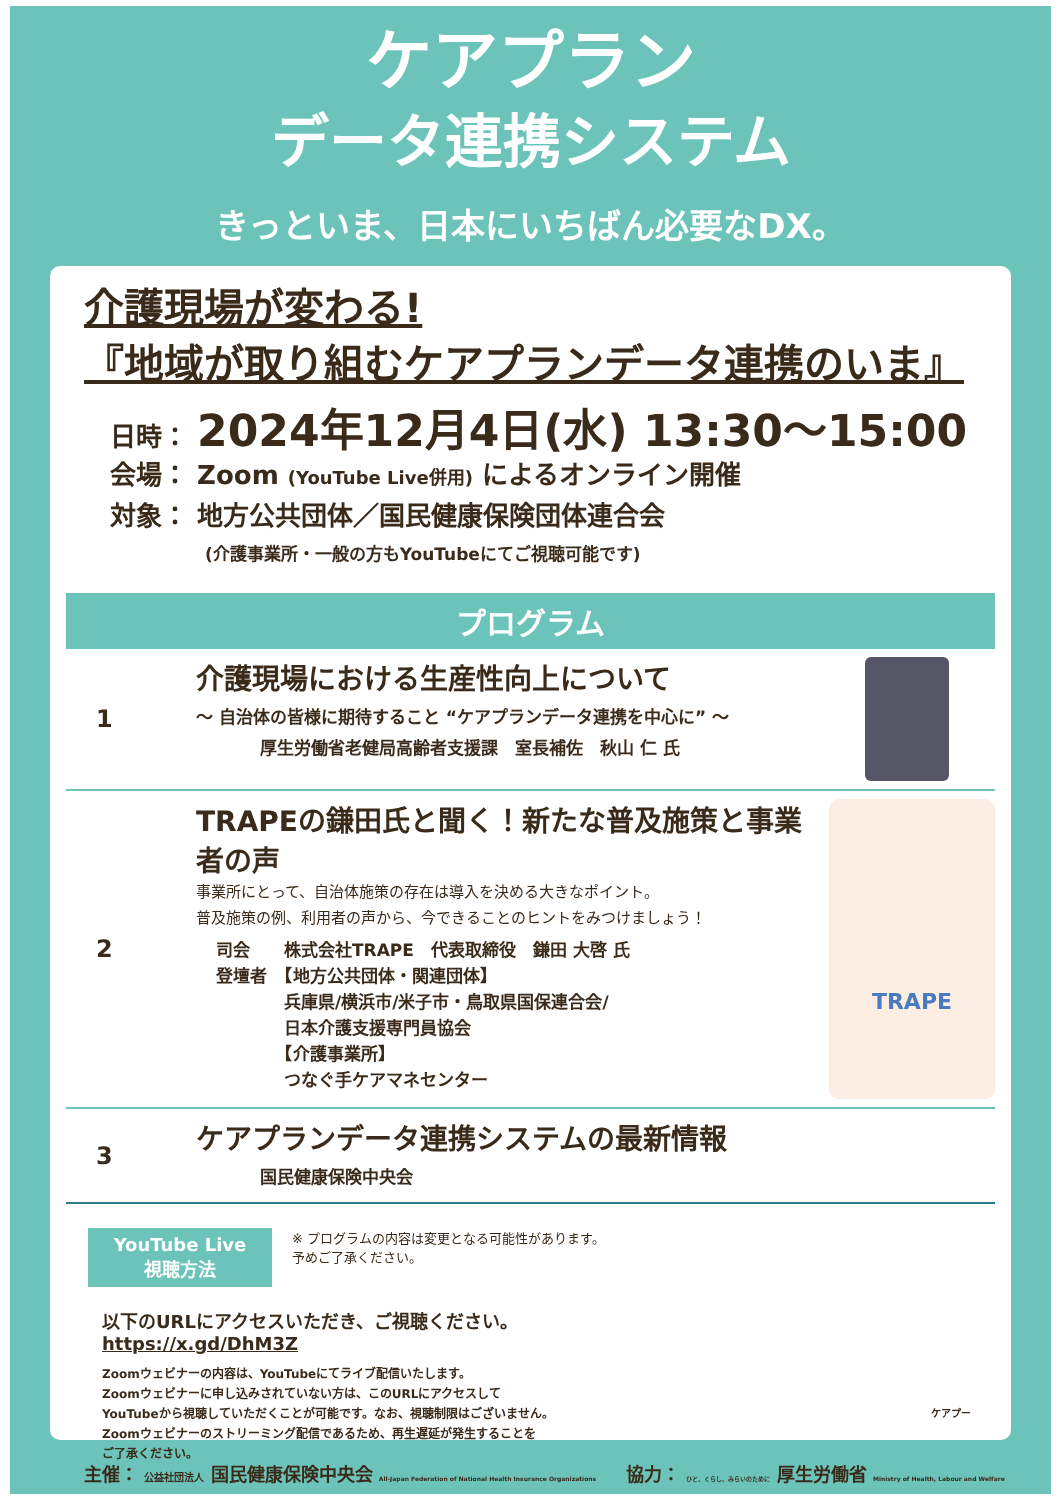ケアプラン
データ連携システム
きっといま、日本にいちばん必要なDX。
介護現場が変わる!
『地域が取り組むケアプランデータ連携のいま』
日時： 2024年12月4日(水) 13:30〜15:00
会場： Zoom (YouTube Live併用) によるオンライン開催
対象： 地方公共団体／国民健康保険団体連合会
(介護事業所・一般の方もYouTubeにてご視聴可能です)
プログラム
1
介護現場における生産性向上について
〜 自治体の皆様に期待すること “ケアプランデータ連携を中心に” 〜
厚生労働省老健局高齢者支援課　室長補佐　秋山 仁 氏
2
TRAPEの鎌田氏と聞く！新たな普及施策と事業者の声
事業所にとって、自治体施策の存在は導入を決める大きなポイント。
普及施策の例、利用者の声から、今できることのヒントをみつけましょう！
司会　　株式会社TRAPE　代表取締役　鎌田 大啓 氏
登壇者　【地方公共団体・関連団体】
　　　　兵庫県/横浜市/米子市・鳥取県国保連合会/
　　　　日本介護支援専門員協会
　　　　【介護事業所】
　　　　つなぐ手ケアマネセンター
TRAPE
3
ケアプランデータ連携システムの最新情報
国民健康保険中央会
YouTube Live
視聴方法
※ プログラムの内容は変更となる可能性があります。
予めご了承ください。
以下のURLにアクセスいただき、ご視聴ください。
https://x.gd/DhM3Z
Zoomウェビナーの内容は、YouTubeにてライブ配信いたします。
Zoomウェビナーに申し込みされていない方は、このURLにアクセスして
YouTubeから視聴していただくことが可能です。なお、視聴制限はございません。
Zoomウェビナーのストリーミング配信であるため、再生遅延が発生することを
ご了承ください。
ケアプー
主催： 公益社団法人 国民健康保険中央会 All-Japan Federation of National Health Insurance Organizations
協力： ひと、くらし、みらいのために 厚生労働省 Ministry of Health, Labour and Welfare